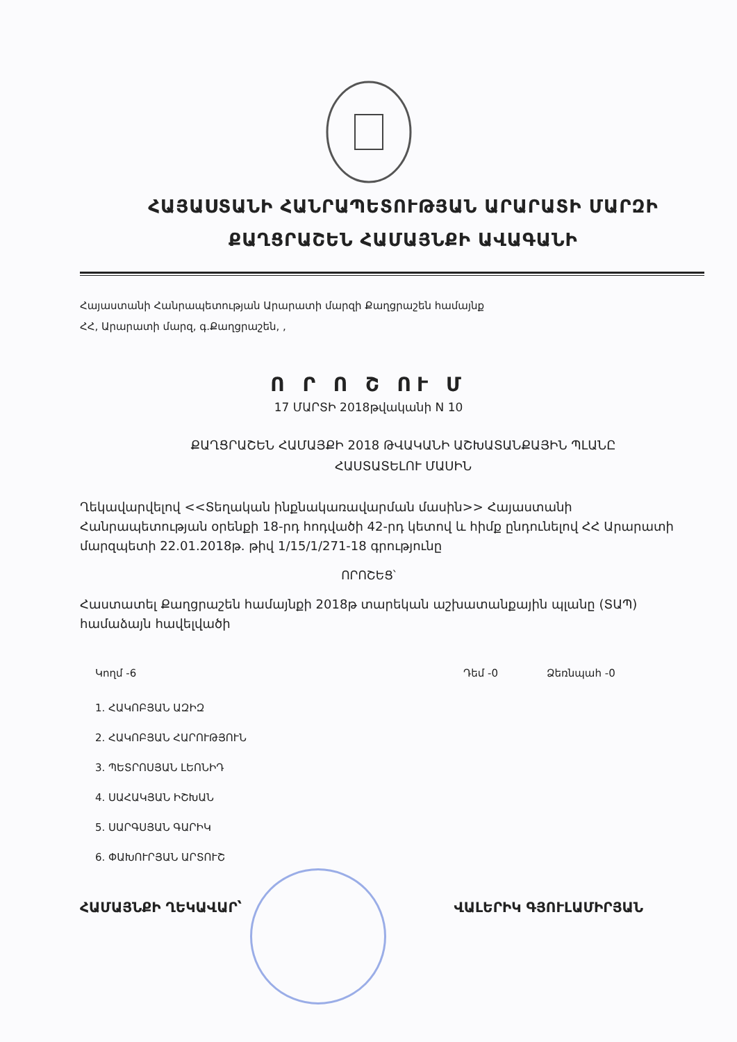ՀԱՅԱՍՏԱՆԻ ՀԱՆՐԱՊԵՏՈՒԹՅԱՆ ԱՐԱՐԱՏԻ ՄԱՐԶԻ
ՔԱՂՑՐԱՇԵՆ ՀԱՄԱՅՆՔԻ ԱՎԱԳԱՆԻ
Հայաստանի Հանրապետության Արարատի մարզի Քաղցրաշեն համայնք
ՀՀ, Արարատի մարզ, գ.Քաղցրաշեն, ,
Ո Ր Ո Շ ՈՒ Մ
17 ՄԱՐՏԻ 2018թվականի N 10
ՔԱՂՑՐԱՇԵՆ ՀԱՄԱՅՔԻ 2018 ԹՎԱԿԱՆԻ ԱՇԽԱՏԱՆՔԱՅԻՆ ՊԼԱՆԸ
ՀԱՍՏԱՏԵԼՈՒ ՄԱՍԻՆ
Ղեկավարվելով <<Տեղական ինքնակառավարման մասին>> Հայաստանի Հանրապետության օրենքի 18-րդ հոդվածի 42-րդ կետով և հիմք ընդունելով ՀՀ Արարատի մարզպետի 22.01.2018թ. թիվ 1/15/1/271-18 գրությունը
ՈՐՈՇԵՑ՝
Հաստատել Քաղցրաշեն համայնքի 2018թ տարեկան աշխատանքային պլանը (ՏԱՊ) համաձայն հավելվածի
Կողմ -6 Դեմ -0 Ձեռնպահ -0
1. ՀԱԿՈԲՅԱՆ ԱԶԻԶ
2. ՀԱԿՈԲՅԱՆ ՀԱՐՈՒԹՅՈՒՆ
3. ՊԵՏՐՈՍՅԱՆ ԼԵՈՆԻԴ
4. ՍԱՀԱԿՅԱՆ ԻՇԽԱՆ
5. ՍԱՐԳՍՅԱՆ ԳԱՐԻԿ
6. ՓԱԽՈՒՐՅԱՆ ԱՐՏՈՒՇ
ՀԱՄԱՅՆՔԻ ՂԵԿԱՎԱՐ՝ ՎԱԼԵՐԻԿ ԳՅՈՒԼԱՄԻՐՅԱՆ